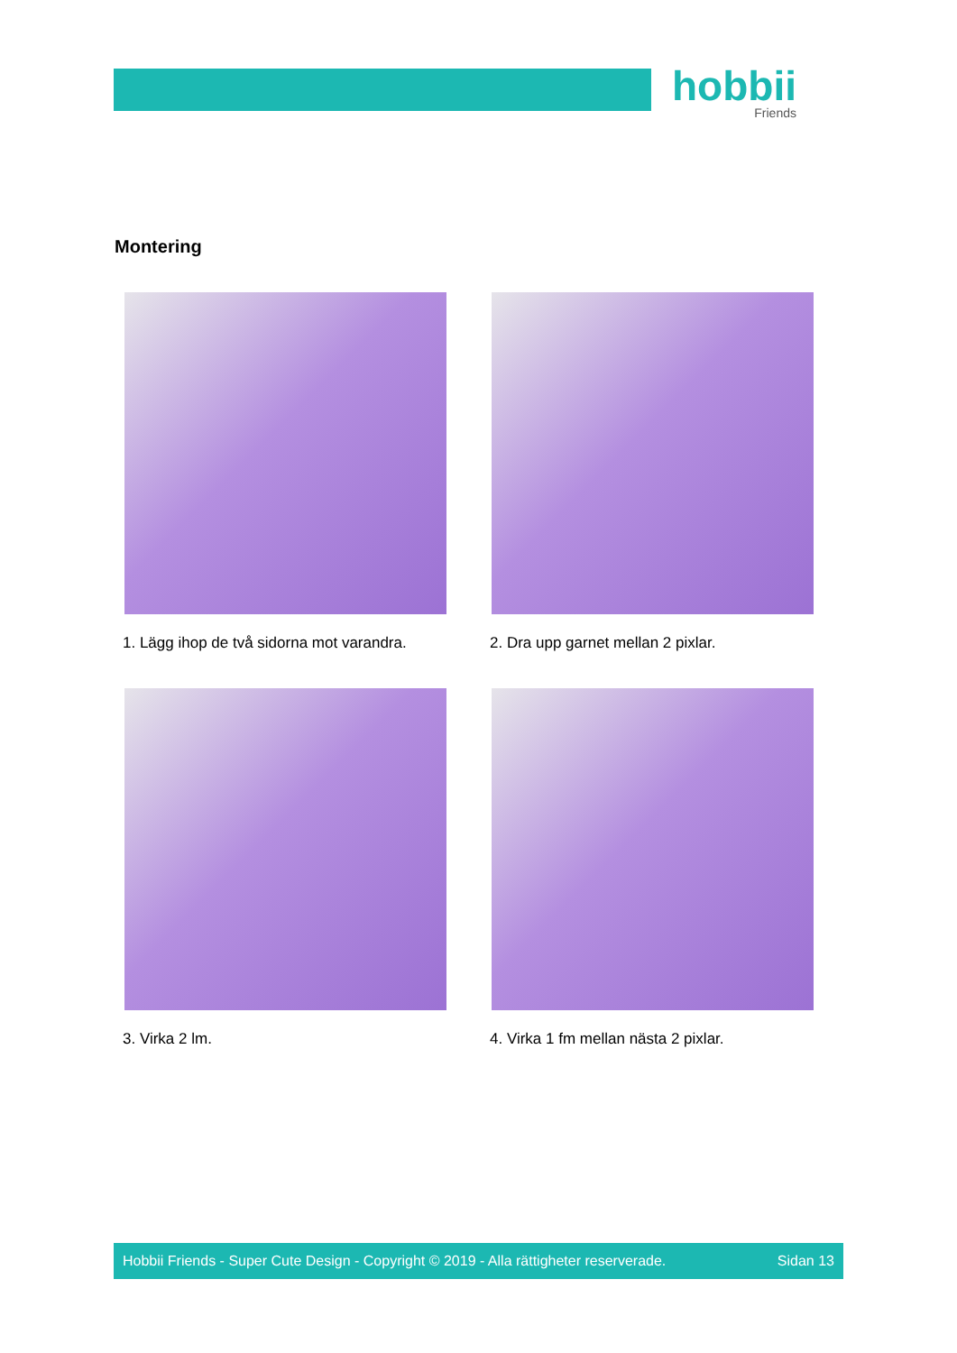hobbii
Friends
Montering
1. Lägg ihop de två sidorna mot varandra.
2. Dra upp garnet mellan 2 pixlar.
3. Virka 2 lm.
4. Virka 1 fm mellan nästa 2 pixlar.
Hobbii Friends - Super Cute Design - Copyright © 2019 - Alla rättigheter reserverade. Sidan 13